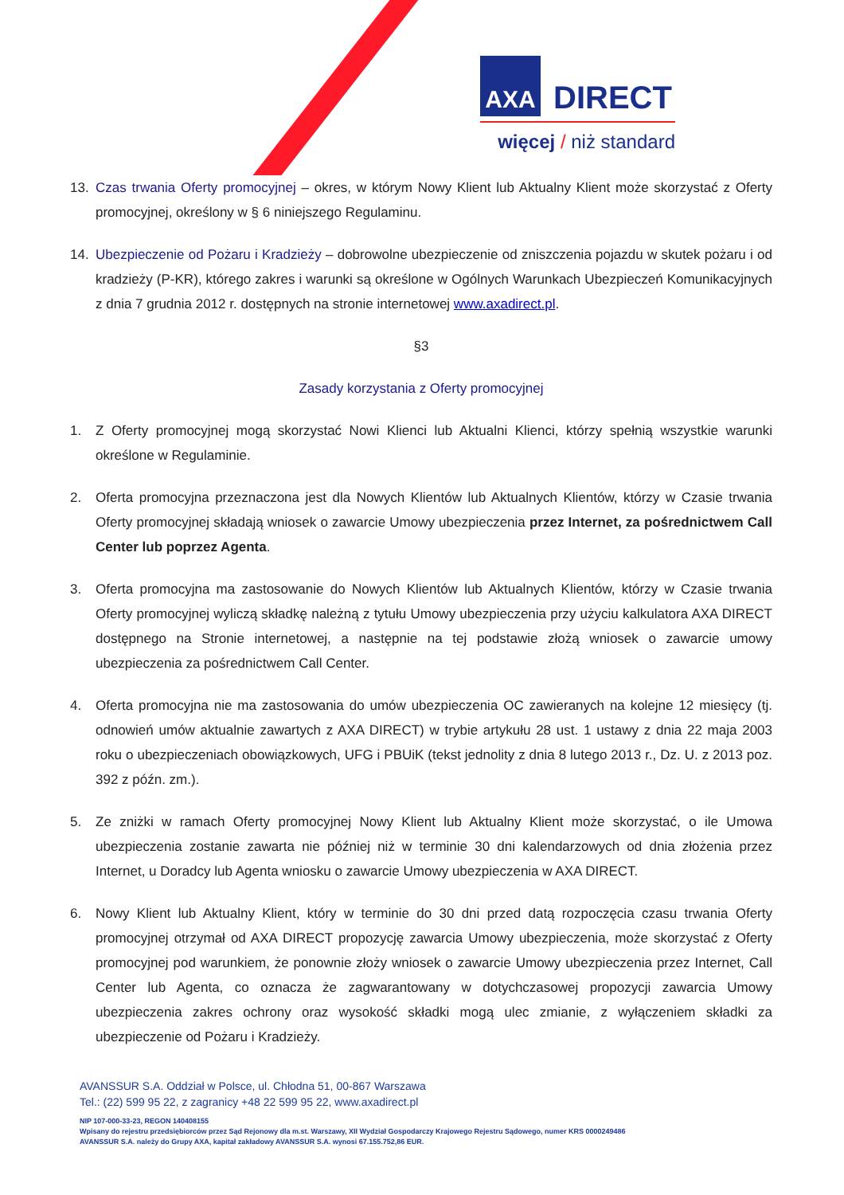AXA DIRECT
więcej / niż standard
13. Czas trwania Oferty promocyjnej – okres, w którym Nowy Klient lub Aktualny Klient może skorzystać z Oferty promocyjnej, określony w § 6 niniejszego Regulaminu.
14. Ubezpieczenie od Pożaru i Kradzieży – dobrowolne ubezpieczenie od zniszczenia pojazdu w skutek pożaru i od kradzieży (P-KR), którego zakres i warunki są określone w Ogólnych Warunkach Ubezpieczeń Komunikacyjnych z dnia 7 grudnia 2012 r. dostępnych na stronie internetowej www.axadirect.pl.
§3
Zasady korzystania z Oferty promocyjnej
1. Z Oferty promocyjnej mogą skorzystać Nowi Klienci lub Aktualni Klienci, którzy spełnią wszystkie warunki określone w Regulaminie.
2. Oferta promocyjna przeznaczona jest dla Nowych Klientów lub Aktualnych Klientów, którzy w Czasie trwania Oferty promocyjnej składają wniosek o zawarcie Umowy ubezpieczenia przez Internet, za pośrednictwem Call Center lub poprzez Agenta.
3. Oferta promocyjna ma zastosowanie do Nowych Klientów lub Aktualnych Klientów, którzy w Czasie trwania Oferty promocyjnej wyliczą składkę należną z tytułu Umowy ubezpieczenia przy użyciu kalkulatora AXA DIRECT dostępnego na Stronie internetowej, a następnie na tej podstawie złożą wniosek o zawarcie umowy ubezpieczenia za pośrednictwem Call Center.
4. Oferta promocyjna nie ma zastosowania do umów ubezpieczenia OC zawieranych na kolejne 12 miesięcy (tj. odnowień umów aktualnie zawartych z AXA DIRECT) w trybie artykułu 28 ust. 1 ustawy z dnia 22 maja 2003 roku o ubezpieczeniach obowiązkowych, UFG i PBUiK (tekst jednolity z dnia 8 lutego 2013 r., Dz. U. z 2013 poz. 392 z późn. zm.).
5. Ze zniżki w ramach Oferty promocyjnej Nowy Klient lub Aktualny Klient może skorzystać, o ile Umowa ubezpieczenia zostanie zawarta nie później niż w terminie 30 dni kalendarzowych od dnia złożenia przez Internet, u Doradcy lub Agenta wniosku o zawarcie Umowy ubezpieczenia w AXA DIRECT.
6. Nowy Klient lub Aktualny Klient, który w terminie do 30 dni przed datą rozpoczęcia czasu trwania Oferty promocyjnej otrzymał od AXA DIRECT propozycję zawarcia Umowy ubezpieczenia, może skorzystać z Oferty promocyjnej pod warunkiem, że ponownie złoży wniosek o zawarcie Umowy ubezpieczenia przez Internet, Call Center lub Agenta, co oznacza że zagwarantowany w dotychczasowej propozycji zawarcia Umowy ubezpieczenia zakres ochrony oraz wysokość składki mogą ulec zmianie, z wyłączeniem składki za ubezpieczenie od Pożaru i Kradzieży.
AVANSSUR S.A. Oddział w Polsce, ul. Chłodna 51, 00-867 Warszawa
Tel.: (22) 599 95 22, z zagranicy +48 22 599 95 22, www.axadirect.pl
NIP 107-000-33-23, REGON 140408155
Wpisany do rejestru przedsiębiorców przez Sąd Rejonowy dla m.st. Warszawy, XII Wydział Gospodarczy Krajowego Rejestru Sądowego, numer KRS 0000249486
AVANSSUR S.A. należy do Grupy AXA, kapitał zakładowy AVANSSUR S.A. wynosi 67.155.752,86 EUR.